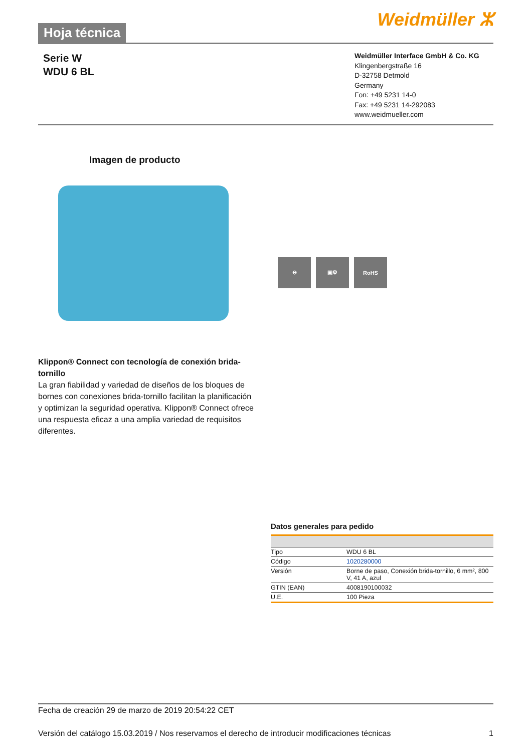Hoja técnica
Weidmüller ⵣ
Serie W
WDU 6 BL
Weidmüller Interface GmbH & Co. KG
Klingenbergstraße 16
D-32758 Detmold
Germany
Fon: +49 5231 14-0
Fax: +49 5231 14-292083
www.weidmueller.com
Imagen de producto
⊖ ▣⚙ RoHS
Klippon® Connect con tecnología de conexión brida-tornillo
La gran fiabilidad y variedad de diseños de los bloques de bornes con conexiones brida-tornillo facilitan la planificación y optimizan la seguridad operativa. Klippon® Connect ofrece una respuesta eficaz a una amplia variedad de requisitos diferentes.
Datos generales para pedido
| Tipo | WDU 6 BL |
| Código | 1020280000 |
| Versión | Borne de paso, Conexión brida-tornillo, 6 mm², 800 V, 41 A, azul |
| GTIN (EAN) | 4008190100032 |
| U.E. | 100 Pieza |
Fecha de creación 29 de marzo de 2019 20:54:22 CET
Versión del catálogo 15.03.2019 / Nos reservamos el derecho de introducir modificaciones técnicas 1